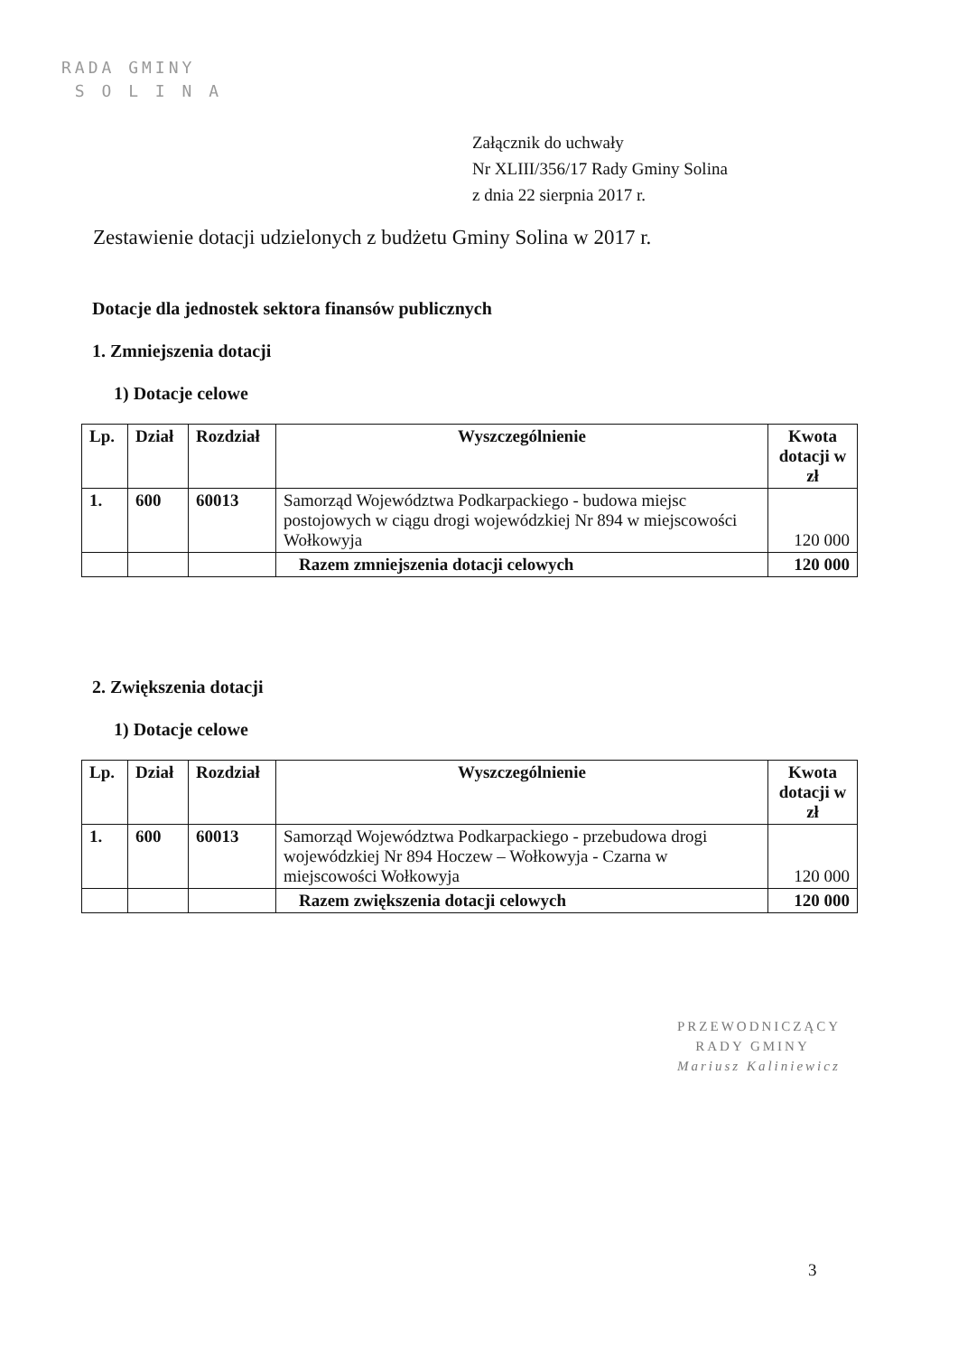RADA GMINY
S O L I N A
Załącznik do uchwały
Nr XLIII/356/17 Rady Gminy Solina
z dnia 22 sierpnia 2017 r.
Zestawienie dotacji udzielonych z budżetu Gminy Solina w 2017 r.
Dotacje dla jednostek sektora finansów publicznych
1. Zmniejszenia dotacji
1) Dotacje celowe
| Lp. | Dział | Rozdział | Wyszczególnienie | Kwota dotacji w zł |
| --- | --- | --- | --- | --- |
| 1. | 600 | 60013 | Samorząd Województwa Podkarpackiego - budowa miejsc postojowych w ciągu drogi wojewódzkiej Nr 894 w miejscowości Wołkowyja | 120 000 |
| | | | Razem zmniejszenia dotacji celowych | 120 000 |
2. Zwiększenia dotacji
1) Dotacje celowe
| Lp. | Dział | Rozdział | Wyszczególnienie | Kwota dotacji w zł |
| --- | --- | --- | --- | --- |
| 1. | 600 | 60013 | Samorząd Województwa Podkarpackiego - przebudowa drogi wojewódzkiej Nr 894 Hoczew – Wołkowyja - Czarna w miejscowości Wołkowyja | 120 000 |
| | | | Razem zwiększenia dotacji celowych | 120 000 |
PRZEWODNICZĄCY
RADY GMINY
Mariusz Kaliniewicz
3